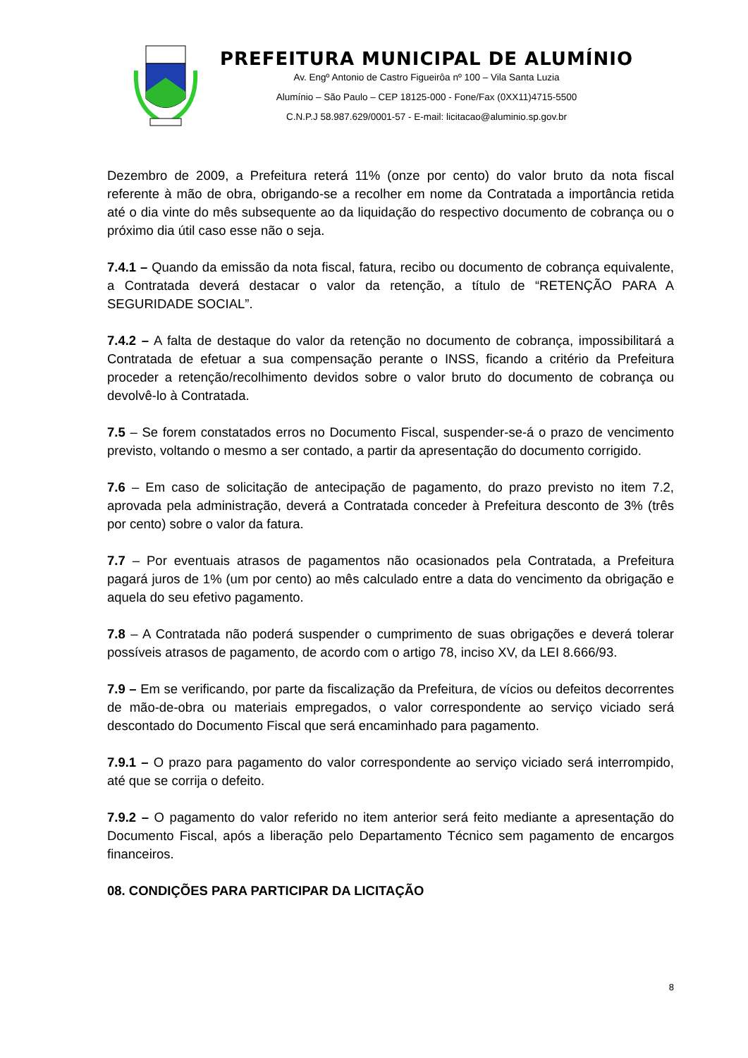PREFEITURA MUNICIPAL DE ALUMÍNIO
Av. Engº Antonio de Castro Figueirôa nº 100 – Vila Santa Luzia
Alumínio – São Paulo – CEP 18125-000 - Fone/Fax (0XX11)4715-5500
C.N.P.J 58.987.629/0001-57 - E-mail: licitacao@aluminio.sp.gov.br
Dezembro de 2009, a Prefeitura reterá 11% (onze por cento) do valor bruto da nota fiscal referente à mão de obra, obrigando-se a recolher em nome da Contratada a importância retida até o dia vinte do mês subsequente ao da liquidação do respectivo documento de cobrança ou o próximo dia útil caso esse não o seja.
7.4.1 – Quando da emissão da nota fiscal, fatura, recibo ou documento de cobrança equivalente, a Contratada deverá destacar o valor da retenção, a título de “RETENÇÃO PARA A SEGURIDADE SOCIAL”.
7.4.2 – A falta de destaque do valor da retenção no documento de cobrança, impossibilitará a Contratada de efetuar a sua compensação perante o INSS, ficando a critério da Prefeitura proceder a retenção/recolhimento devidos sobre o valor bruto do documento de cobrança ou devolvê-lo à Contratada.
7.5 – Se forem constatados erros no Documento Fiscal, suspender-se-á o prazo de vencimento previsto, voltando o mesmo a ser contado, a partir da apresentação do documento corrigido.
7.6 – Em caso de solicitação de antecipação de pagamento, do prazo previsto no item 7.2, aprovada pela administração, deverá a Contratada conceder à Prefeitura desconto de 3% (três por cento) sobre o valor da fatura.
7.7 – Por eventuais atrasos de pagamentos não ocasionados pela Contratada, a Prefeitura pagará juros de 1% (um por cento) ao mês calculado entre a data do vencimento da obrigação e aquela do seu efetivo pagamento.
7.8 – A Contratada não poderá suspender o cumprimento de suas obrigações e deverá tolerar possíveis atrasos de pagamento, de acordo com o artigo 78, inciso XV, da LEI 8.666/93.
7.9 – Em se verificando, por parte da fiscalização da Prefeitura, de vícios ou defeitos decorrentes de mão-de-obra ou materiais empregados, o valor correspondente ao serviço viciado será descontado do Documento Fiscal que será encaminhado para pagamento.
7.9.1 – O prazo para pagamento do valor correspondente ao serviço viciado será interrompido, até que se corrija o defeito.
7.9.2 – O pagamento do valor referido no item anterior será feito mediante a apresentação do Documento Fiscal, após a liberação pelo Departamento Técnico sem pagamento de encargos financeiros.
08. CONDIÇÕES PARA PARTICIPAR DA LICITAÇÃO
8